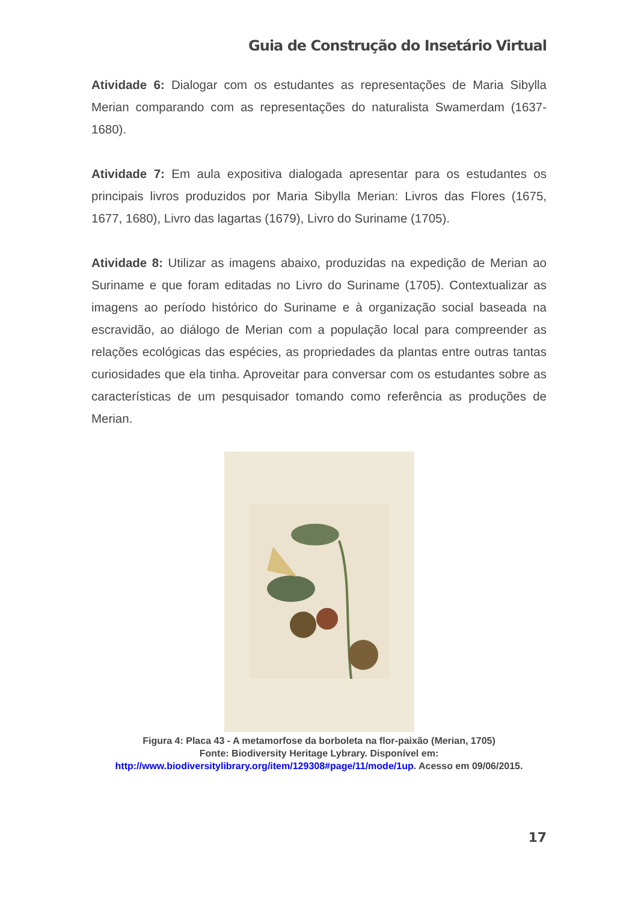Guia de Construção do Insetário Virtual
Atividade 6: Dialogar com os estudantes as representações de Maria Sibylla Merian comparando com as representações do naturalista Swamerdam (1637-1680).
Atividade 7: Em aula expositiva dialogada apresentar para os estudantes os principais livros produzidos por Maria Sibylla Merian: Livros das Flores (1675, 1677, 1680), Livro das lagartas (1679), Livro do Suriname (1705).
Atividade 8: Utilizar as imagens abaixo, produzidas na expedição de Merian ao Suriname e que foram editadas no Livro do Suriname (1705). Contextualizar as imagens ao período histórico do Suriname e à organização social baseada na escravidão, ao diálogo de Merian com a população local para compreender as relações ecológicas das espécies, as propriedades da plantas entre outras tantas curiosidades que ela tinha. Aproveitar para conversar com os estudantes sobre as características de um pesquisador tomando como referência as produções de Merian.
Figura 4: Placa 43 - A metamorfose da borboleta na flor-paixão (Merian, 1705)
Fonte: Biodiversity Heritage Lybrary. Disponível em:
http://www.biodiversitylibrary.org/item/129308#page/11/mode/1up. Acesso em 09/06/2015.
17